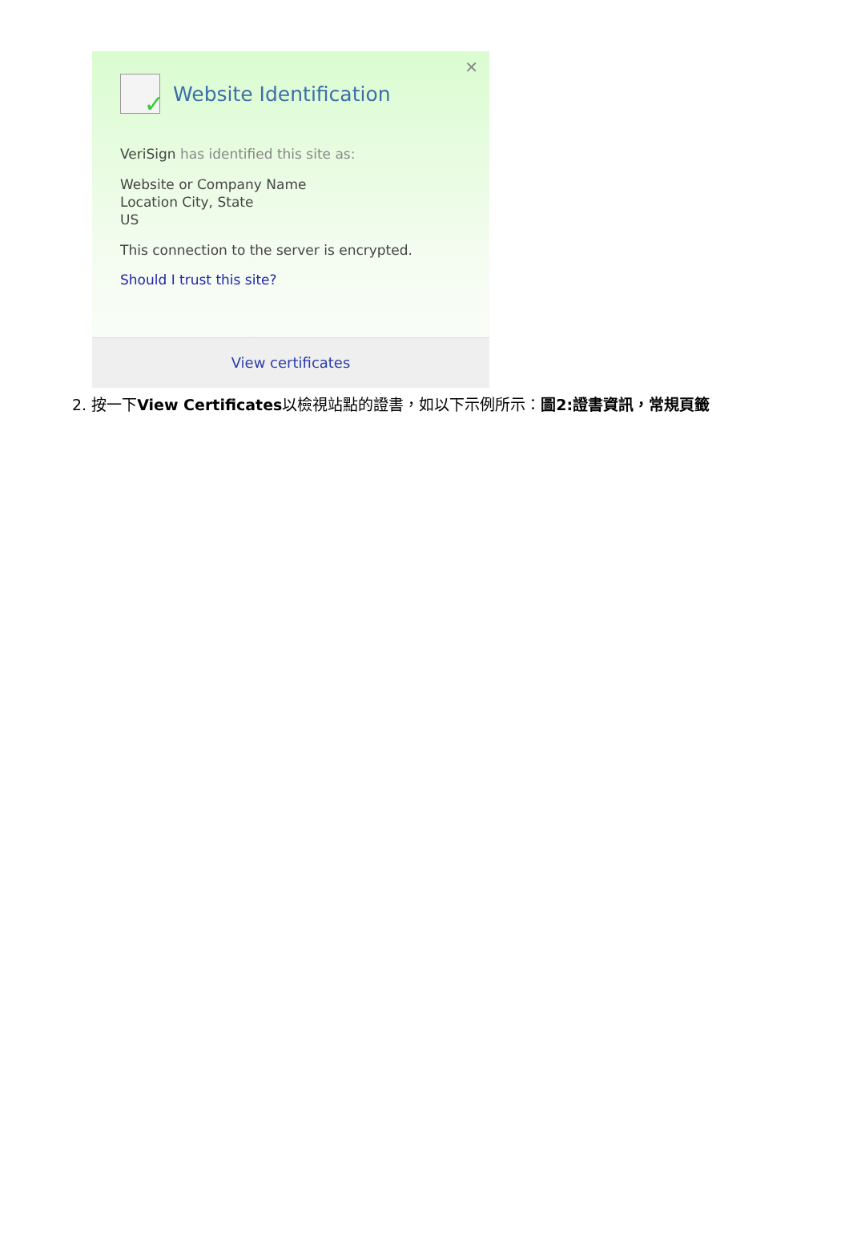✕
✓
Website Identification
VeriSign has identified this site as:
Website or Company Name
Location City, State
US
This connection to the server is encrypted.
Should I trust this site?
View certificates
2. 按一下View Certificates以檢視站點的證書，如以下示例所示：圖2:證書資訊，常規頁籤